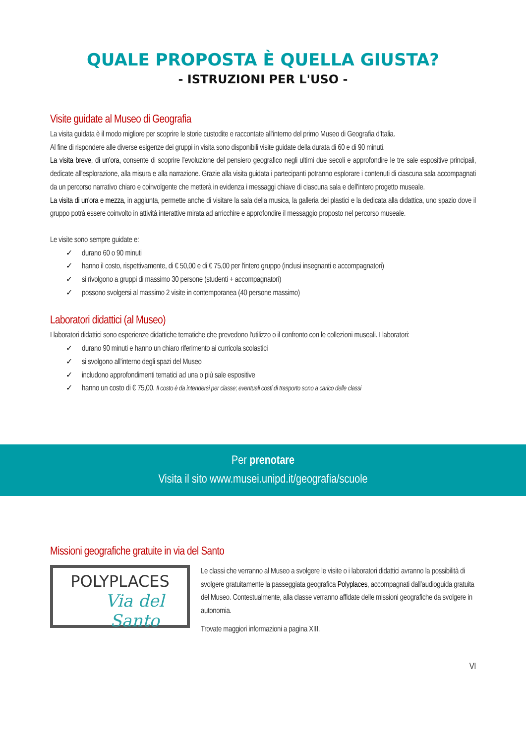QUALE PROPOSTA È QUELLA GIUSTA?
- ISTRUZIONI PER L'USO -
Visite guidate al Museo di Geografia
La visita guidata è il modo migliore per scoprire le storie custodite e raccontate all'interno del primo Museo di Geografia d'Italia.
Al fine di rispondere alle diverse esigenze dei gruppi in visita sono disponibili visite guidate della durata di 60 e di 90 minuti.
La visita breve, di un'ora, consente di scoprire l'evoluzione del pensiero geografico negli ultimi due secoli e approfondire le tre sale espositive principali, dedicate all'esplorazione, alla misura e alla narrazione. Grazie alla visita guidata i partecipanti potranno esplorare i contenuti di ciascuna sala accompagnati da un percorso narrativo chiaro e coinvolgente che metterà in evidenza i messaggi chiave di ciascuna sala e dell'intero progetto museale.
La visita di un'ora e mezza, in aggiunta, permette anche di visitare la sala della musica, la galleria dei plastici e la dedicata alla didattica, uno spazio dove il gruppo potrà essere coinvolto in attività interattive mirata ad arricchire e approfondire il messaggio proposto nel percorso museale.
Le visite sono sempre guidate e:
✓ durano 60 o 90 minuti
✓ hanno il costo, rispettivamente, di € 50,00 e di € 75,00 per l'intero gruppo (inclusi insegnanti e accompagnatori)
✓ si rivolgono a gruppi di massimo 30 persone (studenti + accompagnatori)
✓ possono svolgersi al massimo 2 visite in contemporanea (40 persone massimo)
Laboratori didattici (al Museo)
I laboratori didattici sono esperienze didattiche tematiche che prevedono l'utilizzo o il confronto con le collezioni museali. I laboratori:
✓ durano 90 minuti e hanno un chiaro riferimento ai curricola scolastici
✓ si svolgono all'interno degli spazi del Museo
✓ includono approfondimenti tematici ad una o più sale espositive
✓ hanno un costo di € 75,00. Il costo è da intendersi per classe; eventuali costi di trasporto sono a carico delle classi
Per prenotare
Visita il sito www.musei.unipd.it/geografia/scuole
Missioni geografiche gratuite in via del Santo
POLYPLACES
Via del Santo
Le classi che verranno al Museo a svolgere le visite o i laboratori didattici avranno la possibilità di svolgere gratuitamente la passeggiata geografica Polyplaces, accompagnati dall'audioguida gratuita del Museo. Contestualmente, alla classe verranno affidate delle missioni geografiche da svolgere in autonomia.
Trovate maggiori informazioni a pagina XIII.
VI